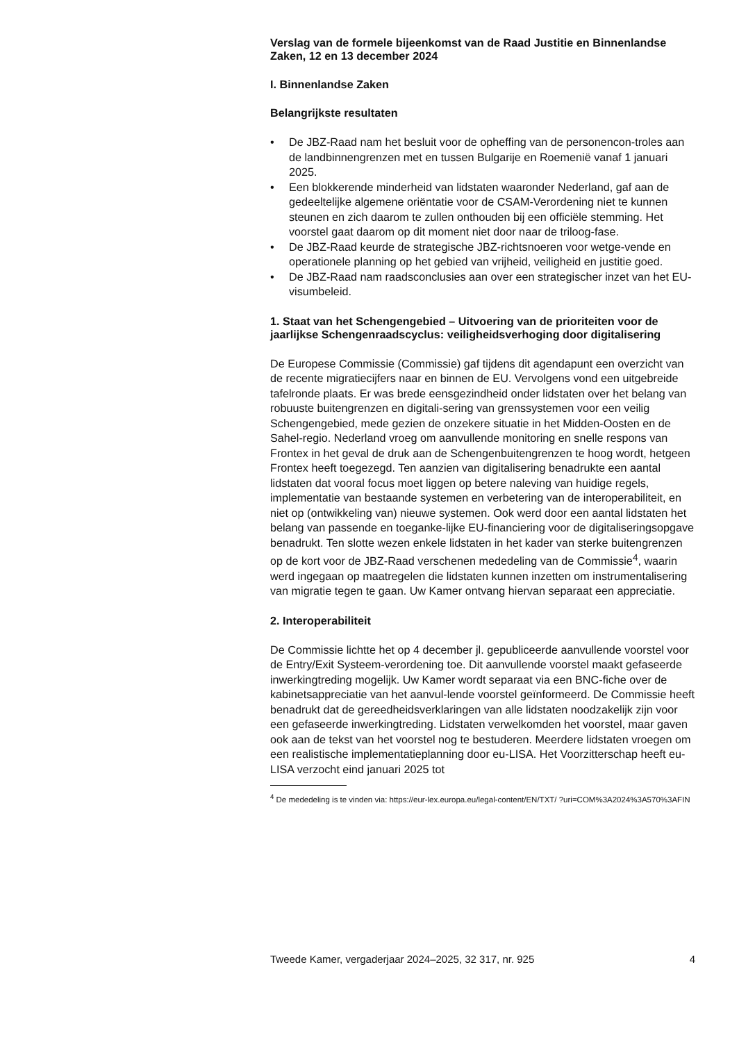Verslag van de formele bijeenkomst van de Raad Justitie en Binnenlandse Zaken, 12 en 13 december 2024
I. Binnenlandse Zaken
Belangrijkste resultaten
• De JBZ-Raad nam het besluit voor de opheffing van de personencon-troles aan de landbinnengrenzen met en tussen Bulgarije en Roemenië vanaf 1 januari 2025.
• Een blokkerende minderheid van lidstaten waaronder Nederland, gaf aan de gedeeltelijke algemene oriëntatie voor de CSAM-Verordening niet te kunnen steunen en zich daarom te zullen onthouden bij een officiële stemming. Het voorstel gaat daarom op dit moment niet door naar de triloog-fase.
• De JBZ-Raad keurde de strategische JBZ-richtsnoeren voor wetge-vende en operationele planning op het gebied van vrijheid, veiligheid en justitie goed.
• De JBZ-Raad nam raadsconclusies aan over een strategischer inzet van het EU-visumbeleid.
1. Staat van het Schengengebied – Uitvoering van de prioriteiten voor de jaarlijkse Schengenraadscyclus: veiligheidsverhoging door digitalisering
De Europese Commissie (Commissie) gaf tijdens dit agendapunt een overzicht van de recente migratiecijfers naar en binnen de EU. Vervolgens vond een uitgebreide tafelronde plaats. Er was brede eensgezindheid onder lidstaten over het belang van robuuste buitengrenzen en digitali-sering van grenssystemen voor een veilig Schengengebied, mede gezien de onzekere situatie in het Midden-Oosten en de Sahel-regio. Nederland vroeg om aanvullende monitoring en snelle respons van Frontex in het geval de druk aan de Schengenbuitengrenzen te hoog wordt, hetgeen Frontex heeft toegezegd. Ten aanzien van digitalisering benadrukte een aantal lidstaten dat vooral focus moet liggen op betere naleving van huidige regels, implementatie van bestaande systemen en verbetering van de interoperabiliteit, en niet op (ontwikkeling van) nieuwe systemen. Ook werd door een aantal lidstaten het belang van passende en toeganke-lijke EU-financiering voor de digitaliseringsopgave benadrukt. Ten slotte wezen enkele lidstaten in het kader van sterke buitengrenzen op de kort voor de JBZ-Raad verschenen mededeling van de Commissie<sup>4</sup>, waarin werd ingegaan op maatregelen die lidstaten kunnen inzetten om instrumentalisering van migratie tegen te gaan. Uw Kamer ontvang hiervan separaat een appreciatie.
2. Interoperabiliteit
De Commissie lichtte het op 4 december jl. gepubliceerde aanvullende voorstel voor de Entry/Exit Systeem-verordening toe. Dit aanvullende voorstel maakt gefaseerde inwerkingtreding mogelijk. Uw Kamer wordt separaat via een BNC-fiche over de kabinetsappreciatie van het aanvul-lende voorstel geïnformeerd. De Commissie heeft benadrukt dat de gereedheidsverklaringen van alle lidstaten noodzakelijk zijn voor een gefaseerde inwerkingtreding. Lidstaten verwelkomden het voorstel, maar gaven ook aan de tekst van het voorstel nog te bestuderen. Meerdere lidstaten vroegen om een realistische implementatieplanning door eu-LISA. Het Voorzitterschap heeft eu-LISA verzocht eind januari 2025 tot
<sup>4</sup> De mededeling is te vinden via: https://eur-lex.europa.eu/legal-content/EN/TXT/ ?uri=COM%3A2024%3A570%3AFIN
Tweede Kamer, vergaderjaar 2024–2025, 32 317, nr. 925 4